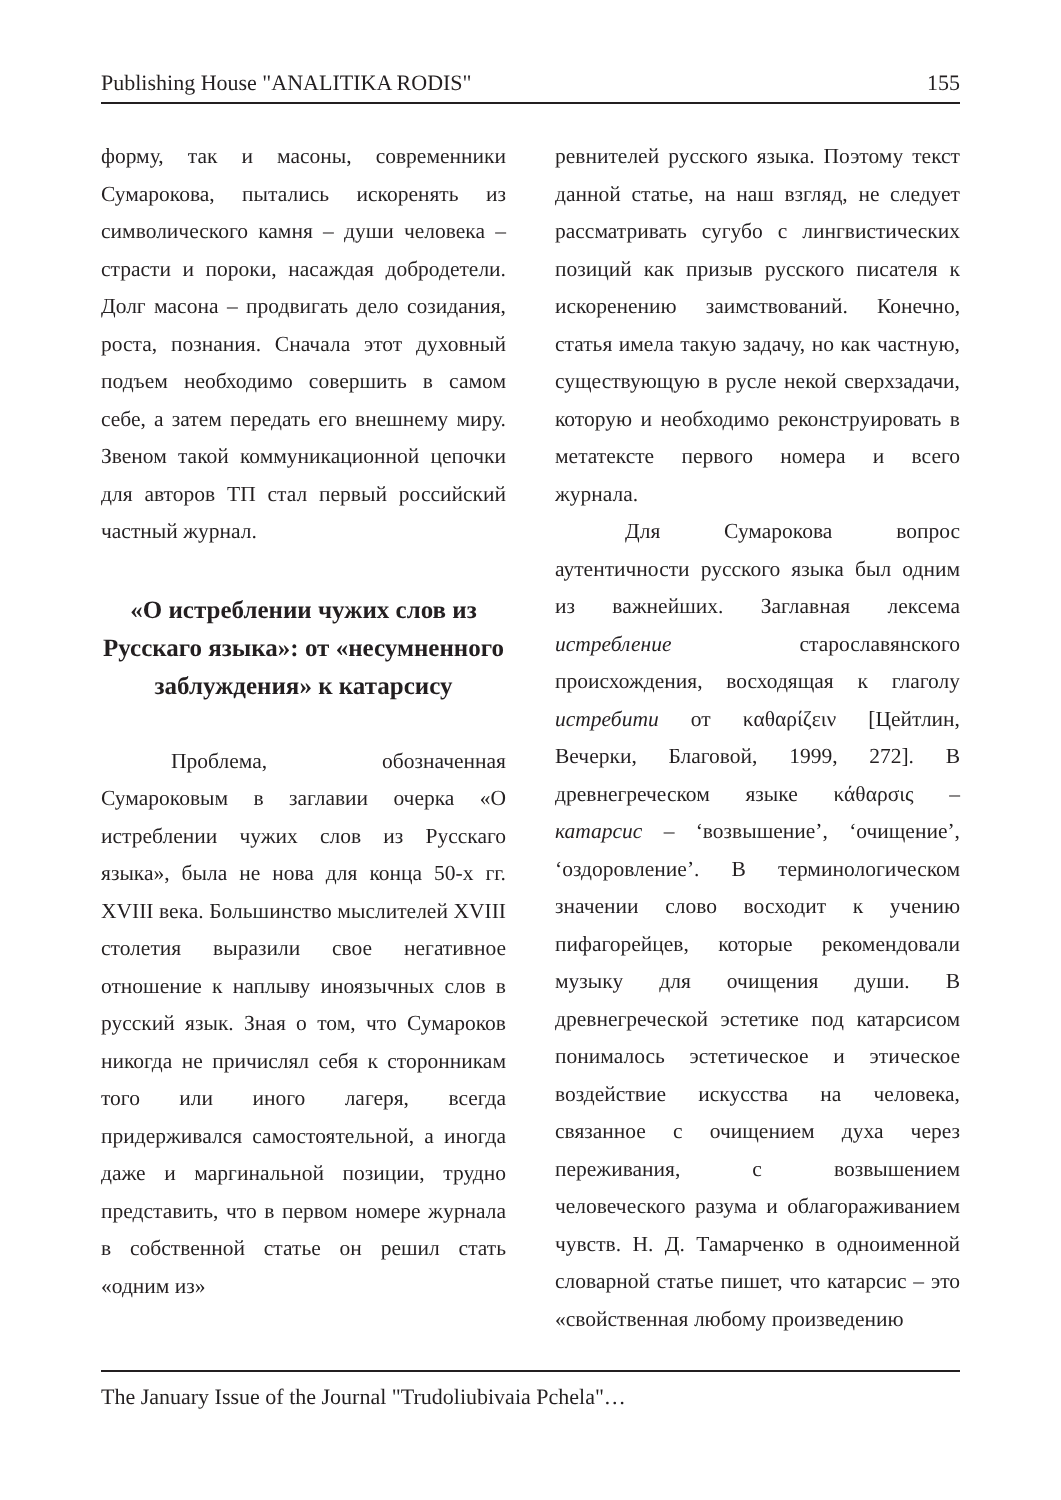Publishing House "ANALITIKA RODIS" 155
форму, так и масоны, современники Сумарокова, пытались искоренять из символического камня – души человека – страсти и пороки, насаждая добродетели. Долг масона – продвигать дело созидания, роста, познания. Сначала этот духовный подъем необходимо совершить в самом себе, а затем передать его внешнему миру. Звеном такой коммуникационной цепочки для авторов ТП стал первый российский частный журнал.
«О истреблении чужих слов из Русскаго языка»: от «несумненного заблуждения» к катарсису
Проблема, обозначенная Сумароковым в заглавии очерка «О истреблении чужих слов из Русскаго языка», была не нова для конца 50-х гг. XVIII века. Большинство мыслителей XVIII столетия выразили свое негативное отношение к наплыву иноязычных слов в русский язык. Зная о том, что Сумароков никогда не причислял себя к сторонникам того или иного лагеря, всегда придерживался самостоятельной, а иногда даже и маргинальной позиции, трудно представить, что в первом номере журнала в собственной статье он решил стать «одним из»
ревнителей русского языка. Поэтому текст данной статье, на наш взгляд, не следует рассматривать сугубо с лингвистических позиций как призыв русского писателя к искоренению заимствований. Конечно, статья имела такую задачу, но как частную, существующую в русле некой сверхзадачи, которую и необходимо реконструировать в метатексте первого номера и всего журнала.
Для Сумарокова вопрос аутентичности русского языка был одним из важнейших. Заглавная лексема истребление старославянского происхождения, восходящая к глаголу истребити от καθαρίζειν [Цейтлин, Вечерки, Благовой, 1999, 272]. В древнегреческом языке κάθαρσις – катарсис – ‘возвышение’, ‘очищение’, ‘оздоровление’. В терминологическом значении слово восходит к учению пифагорейцев, которые рекомендовали музыку для очищения души. В древнегреческой эстетике под катарсисом понималось эстетическое и этическое воздействие искусства на человека, связанное с очищением духа через переживания, с возвышением человеческого разума и облагораживанием чувств. Н. Д. Тамарченко в одноименной словарной статье пишет, что катарсис – это «свойственная любому произведению
The January Issue of the Journal "Trudoliubivaia Pchela"…